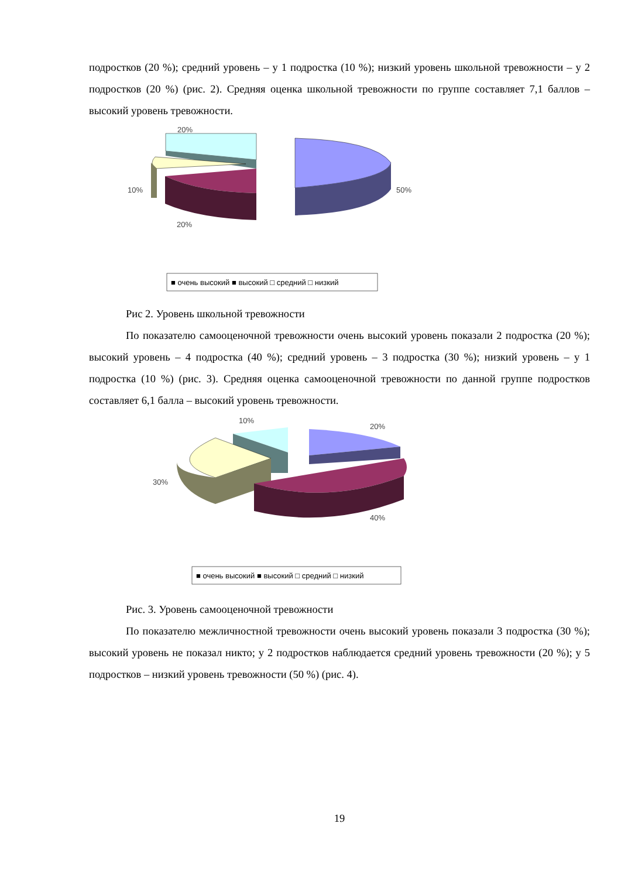подростков (20 %); средний уровень – у 1 подростка (10 %); низкий уровень школьной тревожности – у 2 подростков (20 %) (рис. 2). Средняя оценка школьной тревожности по группе составляет 7,1 баллов – высокий уровень тревожности.
20%
10%
50%
20%
■ очень высокий ■ высокий □ средний □ низкий
Рис 2. Уровень школьной тревожности
По показателю самооценочной тревожности очень высокий уровень показали 2 подростка (20 %); высокий уровень – 4 подростка (40 %); средний уровень – 3 подростка (30 %); низкий уровень – у 1 подростка (10 %) (рис. 3). Средняя оценка самооценочной тревожности по данной группе подростков составляет 6,1 балла – высокий уровень тревожности.
10%
20%
30%
40%
■ очень высокий ■ высокий □ средний □ низкий
Рис. 3. Уровень самооценочной тревожности
По показателю межличностной тревожности очень высокий уровень показали 3 подростка (30 %); высокий уровень не показал никто; у 2 подростков наблюдается средний уровень тревожности (20 %); у 5 подростков – низкий уровень тревожности (50 %) (рис. 4).
19